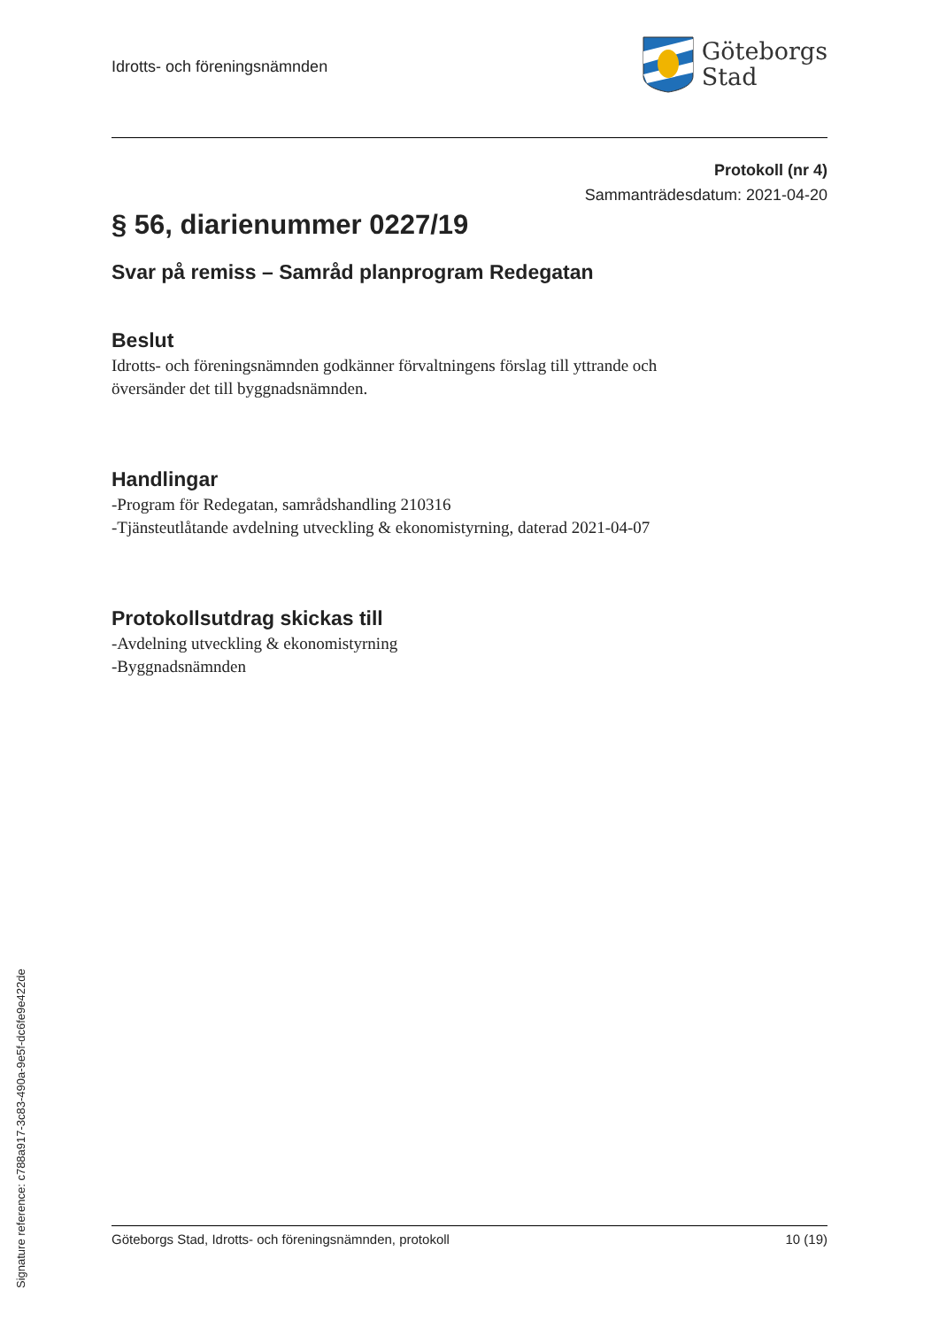Idrotts- och föreningsnämnden
Göteborgs
Stad
Protokoll (nr 4)
Sammanträdesdatum: 2021-04-20
§ 56, diarienummer 0227/19
Svar på remiss – Samråd planprogram Redegatan
Beslut
Idrotts- och föreningsnämnden godkänner förvaltningens förslag till yttrande och
översänder det till byggnadsnämnden.
Handlingar
-Program för Redegatan, samrådshandling 210316
-Tjänsteutlåtande avdelning utveckling & ekonomistyrning, daterad 2021-04-07
Protokollsutdrag skickas till
-Avdelning utveckling & ekonomistyrning
-Byggnadsnämnden
Göteborgs Stad, Idrotts- och föreningsnämnden, protokoll 10 (19)
Signature reference: c788a917-3c83-490a-9e5f-dc6fe9e422de